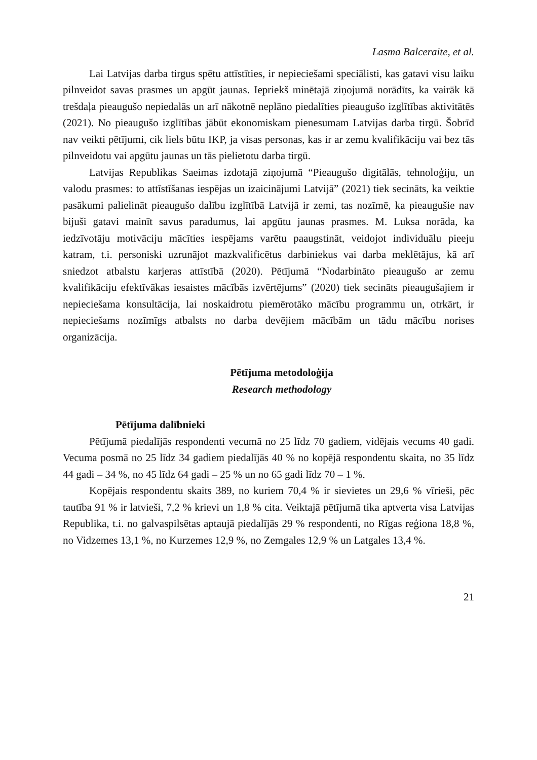Lasma Balceraite, et al.
Lai Latvijas darba tirgus spētu attīstīties, ir nepieciešami speciālisti, kas gatavi visu laiku pilnveidot savas prasmes un apgūt jaunas. Iepriekš minētajā ziņojumā norādīts, ka vairāk kā trešdaļa pieaugušo nepiedalās un arī nākotnē neplāno piedalīties pieaugušo izglītības aktivitātēs (2021). No pieaugušo izglītības jābūt ekonomiskam pienesumam Latvijas darba tirgū. Šobrīd nav veikti pētījumi, cik liels būtu IKP, ja visas personas, kas ir ar zemu kvalifikāciju vai bez tās pilnveidotu vai apgūtu jaunas un tās pielietotu darba tirgū.
Latvijas Republikas Saeimas izdotajā ziņojumā “Pieaugušo digitālās, tehnoloģiju, un valodu prasmes: to attīstīšanas iespējas un izaicinājumi Latvijā” (2021) tiek secināts, ka veiktie pasākumi palielināt pieaugušo dalību izglītībā Latvijā ir zemi, tas nozīmē, ka pieaugušie nav bijuši gatavi mainīt savus paradumus, lai apgūtu jaunas prasmes. M. Luksa norāda, ka iedzīvotāju motivāciju mācīties iespējams varētu paaugstināt, veidojot individuālu pieeju katram, t.i. personiski uzrunājot mazkvalificētus darbiniekus vai darba meklētājus, kā arī sniedzot atbalstu karjeras attīstībā (2020). Pētījumā “Nodarbināto pieaugušo ar zemu kvalifikāciju efektīvākas iesaistes mācībās izvērtējums” (2020) tiek secināts pieaugušajiem ir nepieciešama konsultācija, lai noskaidrotu piemērotāko mācību programmu un, otrkārt, ir nepieciešams nozīmīgs atbalsts no darba devējiem mācībām un tādu mācību norises organizācija.
Pētījuma metodoloģija
Research methodology
Pētījuma dalībnieki
Pētījumā piedalījās respondenti vecumā no 25 līdz 70 gadiem, vidējais vecums 40 gadi. Vecuma posmā no 25 līdz 34 gadiem piedalījās 40 % no kopējā respondentu skaita, no 35 līdz 44 gadi – 34 %, no 45 līdz 64 gadi – 25 % un no 65 gadi līdz 70 – 1 %.
Kopējais respondentu skaits 389, no kuriem 70,4 % ir sievietes un 29,6 % vīrieši, pēc tautība 91 % ir latvieši, 7,2 % krievi un 1,8 % cita. Veiktajā pētījumā tika aptverta visa Latvijas Republika, t.i. no galvaspilsētas aptaujā piedalījās 29 % respondenti, no Rīgas reģiona 18,8 %, no Vidzemes 13,1 %, no Kurzemes 12,9 %, no Zemgales 12,9 % un Latgales 13,4 %.
21